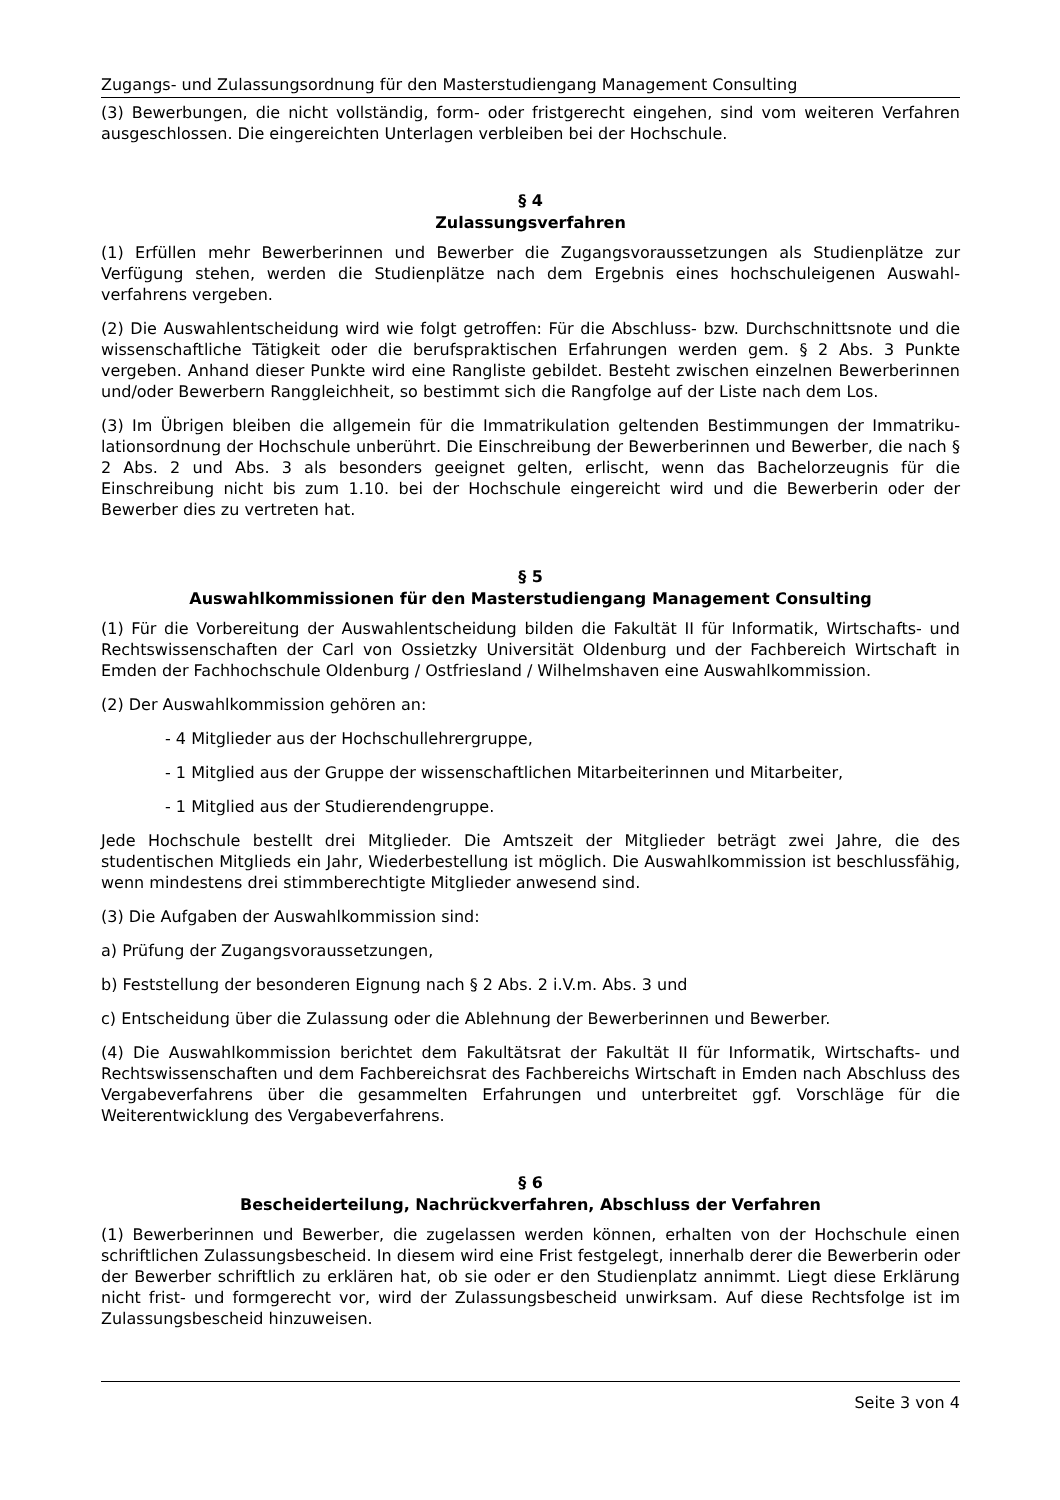Zugangs- und Zulassungsordnung für den Masterstudiengang Management Consulting
(3) Bewerbungen, die nicht vollständig, form- oder fristgerecht eingehen, sind vom weiteren Verfahren ausgeschlossen. Die eingereichten Unterlagen verbleiben bei der Hochschule.
§ 4
Zulassungsverfahren
(1) Erfüllen mehr Bewerberinnen und Bewerber die Zugangsvoraussetzungen als Studienplätze zur Verfügung stehen, werden die Studienplätze nach dem Ergebnis eines hochschuleigenen Auswahl-verfahrens vergeben.
(2) Die Auswahlentscheidung wird wie folgt getroffen: Für die Abschluss- bzw. Durchschnittsnote und die wissenschaftliche Tätigkeit oder die berufspraktischen Erfahrungen werden gem. § 2 Abs. 3 Punkte vergeben. Anhand dieser Punkte wird eine Rangliste gebildet. Besteht zwischen einzelnen Bewerberinnen und/oder Bewerbern Ranggleichheit, so bestimmt sich die Rangfolge auf der Liste nach dem Los.
(3) Im Übrigen bleiben die allgemein für die Immatrikulation geltenden Bestimmungen der Immatriku-lationsordnung der Hochschule unberührt. Die Einschreibung der Bewerberinnen und Bewerber, die nach § 2 Abs. 2 und Abs. 3 als besonders geeignet gelten, erlischt, wenn das Bachelorzeugnis für die Einschreibung nicht bis zum 1.10. bei der Hochschule eingereicht wird und die Bewerberin oder der Bewerber dies zu vertreten hat.
§ 5
Auswahlkommissionen für den Masterstudiengang Management Consulting
(1) Für die Vorbereitung der Auswahlentscheidung bilden die Fakultät II für Informatik, Wirtschafts- und Rechtswissenschaften der Carl von Ossietzky Universität Oldenburg und der Fachbereich Wirtschaft in Emden der Fachhochschule Oldenburg / Ostfriesland / Wilhelmshaven eine Auswahlkommission.
(2) Der Auswahlkommission gehören an:
- 4 Mitglieder aus der Hochschullehrergruppe,
- 1 Mitglied aus der Gruppe der wissenschaftlichen Mitarbeiterinnen und Mitarbeiter,
- 1 Mitglied aus der Studierendengruppe.
Jede Hochschule bestellt drei Mitglieder. Die Amtszeit der Mitglieder beträgt zwei Jahre, die des studentischen Mitglieds ein Jahr, Wiederbestellung ist möglich. Die Auswahlkommission ist beschlussfähig, wenn mindestens drei stimmberechtigte Mitglieder anwesend sind.
(3) Die Aufgaben der Auswahlkommission sind:
a) Prüfung der Zugangsvoraussetzungen,
b) Feststellung der besonderen Eignung nach § 2 Abs. 2 i.V.m. Abs. 3 und
c) Entscheidung über die Zulassung oder die Ablehnung der Bewerberinnen und Bewerber.
(4) Die Auswahlkommission berichtet dem Fakultätsrat der Fakultät II für Informatik, Wirtschafts- und Rechtswissenschaften und dem Fachbereichsrat des Fachbereichs Wirtschaft in Emden nach Abschluss des Vergabeverfahrens über die gesammelten Erfahrungen und unterbreitet ggf. Vorschläge für die Weiterentwicklung des Vergabeverfahrens.
§ 6
Bescheiderteilung, Nachrückverfahren, Abschluss der Verfahren
(1) Bewerberinnen und Bewerber, die zugelassen werden können, erhalten von der Hochschule einen schriftlichen Zulassungsbescheid. In diesem wird eine Frist festgelegt, innerhalb derer die Bewerberin oder der Bewerber schriftlich zu erklären hat, ob sie oder er den Studienplatz annimmt. Liegt diese Erklärung nicht frist- und formgerecht vor, wird der Zulassungsbescheid unwirksam. Auf diese Rechtsfolge ist im Zulassungsbescheid hinzuweisen.
Seite 3 von 4